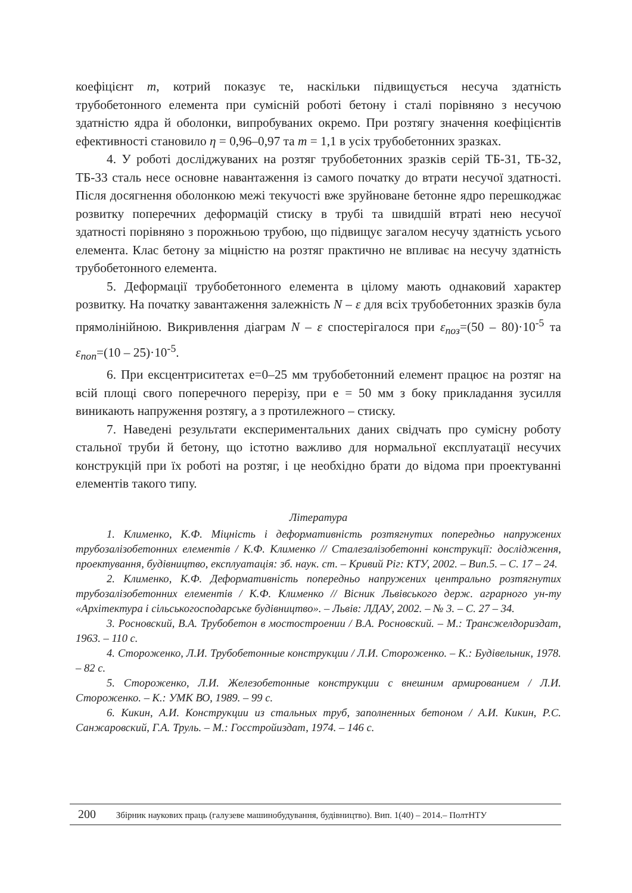коефіцієнт m, котрий показує те, наскільки підвищується несуча здатність трубобетонного елемента при сумісній роботі бетону і сталі порівняно з несучою здатністю ядра й оболонки, випробуваних окремо. При розтягу значення коефіцієнтів ефективності становило η = 0,96–0,97 та m = 1,1 в усіх трубобетонних зразках.
4. У роботі досліджуваних на розтяг трубобетонних зразків серій ТБ-31, ТБ-32, ТБ-33 сталь несе основне навантаження із самого початку до втрати несучої здатності. Після досягнення оболонкою межі текучості вже зруйноване бетонне ядро перешкоджає розвитку поперечних деформацій стиску в трубі та швидшій втраті нею несучої здатності порівняно з порожньою трубою, що підвищує загалом несучу здатність усього елемента. Клас бетону за міцністю на розтяг практично не впливає на несучу здатність трубобетонного елемента.
5. Деформації трубобетонного елемента в цілому мають однаковий характер розвитку. На початку завантаження залежність N – ε для всіх трубобетонних зразків була прямолінійною. Викривлення діаграм N – ε спостерігалося при ε<sub>поз</sub>=(50 – 80)·10<sup>-5</sup> та ε<sub>поп</sub>=(10 – 25)·10<sup>-5</sup>.
6. При ексцентриситетах е=0–25 мм трубобетонний елемент працює на розтяг на всій площі свого поперечного перерізу, при е = 50 мм з боку прикладання зусилля виникають напруження розтягу, а з протилежного – стиску.
7. Наведені результати експериментальних даних свідчать про сумісну роботу стальної труби й бетону, що істотно важливо для нормальної експлуатації несучих конструкцій при їх роботі на розтяг, і це необхідно брати до відома при проектуванні елементів такого типу.
Література
1. Клименко, К.Ф. Міцність і деформативність розтягнутих попередньо напружених трубозалізобетонних елементів / К.Ф. Клименко // Сталезалізобетонні конструкції: дослідження, проектування, будівництво, експлуатація: зб. наук. ст. – Кривий Ріг: КТУ, 2002. – Вип.5. – С. 17 – 24.
2. Клименко, К.Ф. Деформативність попередньо напружених центрально розтягнутих трубозалізобетонних елементів / К.Ф. Клименко // Вісник Львівського держ. аграрного ун-ту «Архітектура і сільськогосподарське будівництво». – Львів: ЛДАУ, 2002. – № 3. – С. 27 – 34.
3. Росновский, В.А. Трубобетон в мостостроении / В.А. Росновский. – М.: Трансжелдориздат, 1963. – 110 с.
4. Стороженко, Л.И. Трубобетонные конструкции / Л.И. Стороженко. – К.: Будівельник, 1978. – 82 с.
5. Стороженко, Л.И. Железобетонные конструкции с внешним армированием / Л.И. Стороженко. – К.: УМК ВО, 1989. – 99 с.
6. Кикин, А.И. Конструкции из стальных труб, заполненных бетоном / А.И. Кикин, Р.С. Санжаровский, Г.А. Труль. – М.: Госстройиздат, 1974. – 146 с.
200 Збірник наукових праць (галузеве машинобудування, будівництво). Вип. 1(40) – 2014.– ПолтНТУ